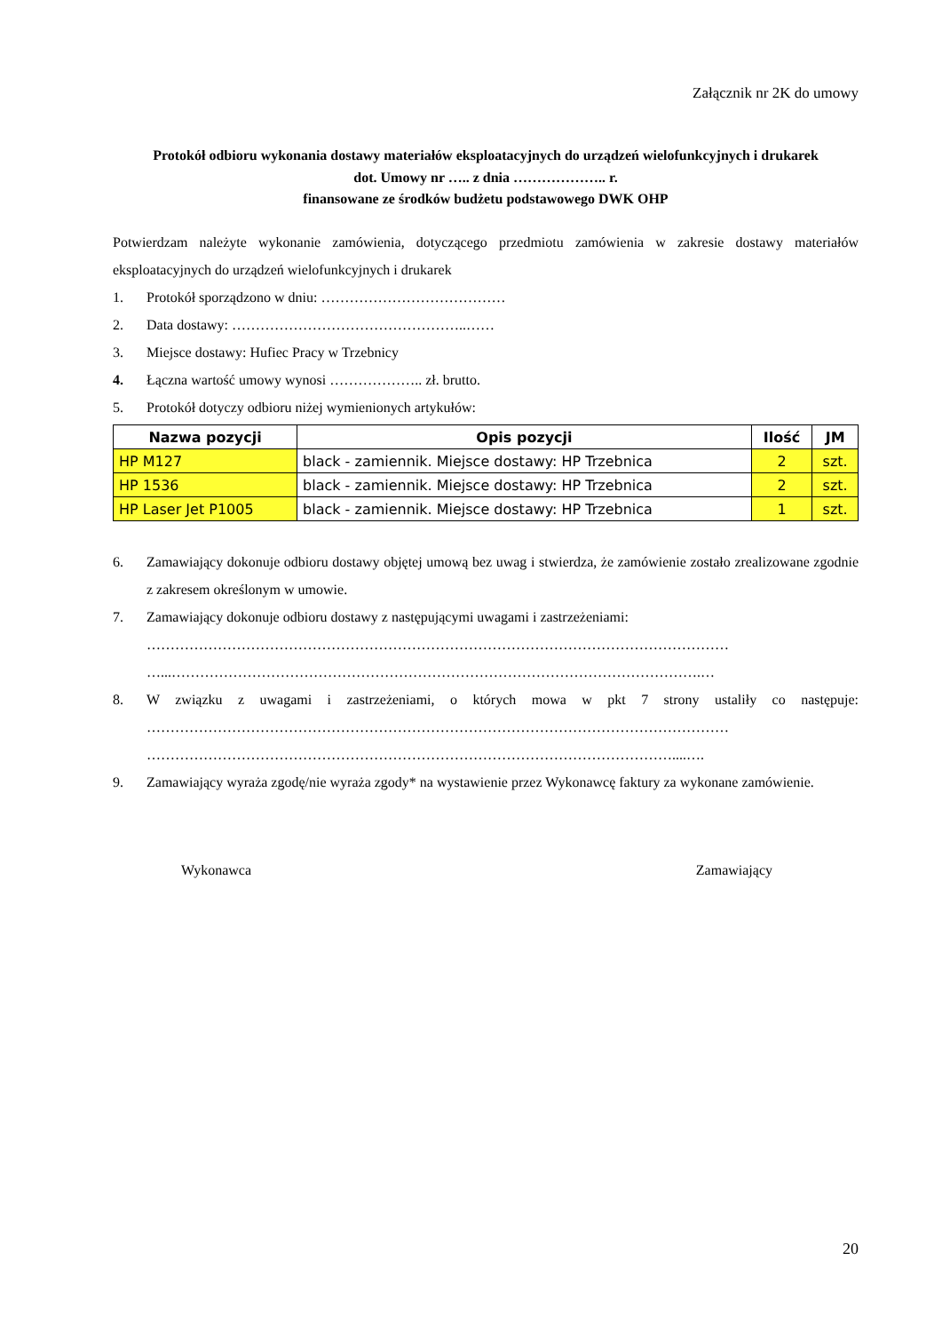Załącznik nr 2K do umowy
Protokół odbioru wykonania dostawy materiałów eksploatacyjnych do urządzeń wielofunkcyjnych i drukarek
dot. Umowy nr ….. z dnia ……………….. r.
finansowane ze środków budżetu podstawowego DWK OHP
Potwierdzam należyte wykonanie zamówienia, dotyczącego przedmiotu zamówienia w zakresie dostawy materiałów eksploatacyjnych do urządzeń wielofunkcyjnych i drukarek
1. Protokół sporządzono w dniu: …………………………………
2. Data dostawy: …………………………………………..……
3. Miejsce dostawy: Hufiec Pracy w Trzebnicy
4. Łączna wartość umowy wynosi ……………….. zł. brutto.
5. Protokół dotyczy odbioru niżej wymienionych artykułów:
| Nazwa pozycji | Opis pozycji | Ilość | JM |
| --- | --- | --- | --- |
| HP M127 | black - zamiennik. Miejsce dostawy: HP Trzebnica | 2 | szt. |
| HP 1536 | black - zamiennik. Miejsce dostawy: HP Trzebnica | 2 | szt. |
| HP Laser Jet P1005 | black - zamiennik. Miejsce dostawy: HP Trzebnica | 1 | szt. |
6. Zamawiający dokonuje odbioru dostawy objętej umową bez uwag i stwierdza, że zamówienie zostało zrealizowane zgodnie z zakresem określonym w umowie.
7. Zamawiający dokonuje odbioru dostawy z następującymi uwagami i zastrzeżeniami:
……………………………………………………………………………………………………………
…...………………………………………………………………………………………………….…
8. W związku z uwagami i zastrzeżeniami, o których mowa w pkt 7 strony ustaliły co następuje: ……………………………………………………………………………………………………………
…………………………………………………………………………………………………....….
9. Zamawiający wyraża zgodę/nie wyraża zgody* na wystawienie przez Wykonawcę faktury za wykonane zamówienie.
Wykonawca Zamawiający
20